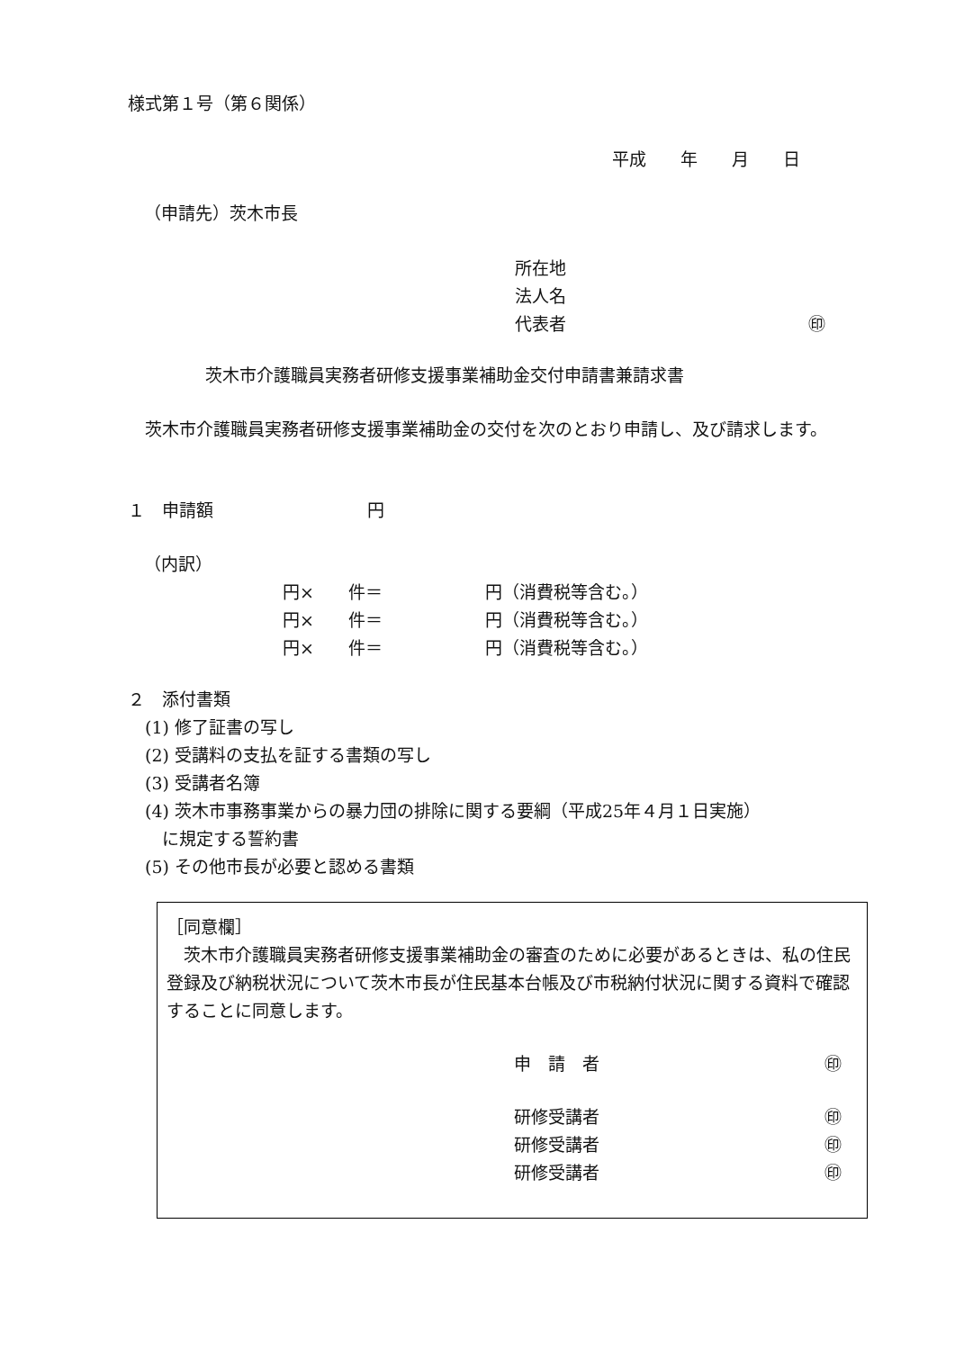様式第１号（第６関係）
平成　　年　　月　　日
（申請先）茨木市長
所在地
法人名
代表者 ㊞
茨木市介護職員実務者研修支援事業補助金交付申請書兼請求書
　茨木市介護職員実務者研修支援事業補助金の交付を次のとおり申請し、及び請求します。
１　申請額　　　　　　　　　円
（内訳）
円×　　件＝　　　　　　円（消費税等含む。）
円×　　件＝　　　　　　円（消費税等含む。）
円×　　件＝　　　　　　円（消費税等含む。）
２　添付書類
　(1) 修了証書の写し
　(2) 受講料の支払を証する書類の写し
　(3) 受講者名簿
　(4) 茨木市事務事業からの暴力団の排除に関する要綱（平成25年４月１日実施）
　　に規定する誓約書
　(5) その他市長が必要と認める書類
［同意欄］
　茨木市介護職員実務者研修支援事業補助金の審査のために必要があるときは、私の住民登録及び納税状況について茨木市長が住民基本台帳及び市税納付状況に関する資料で確認することに同意します。
申　請　者 ㊞
研修受講者 ㊞
研修受講者 ㊞
研修受講者 ㊞